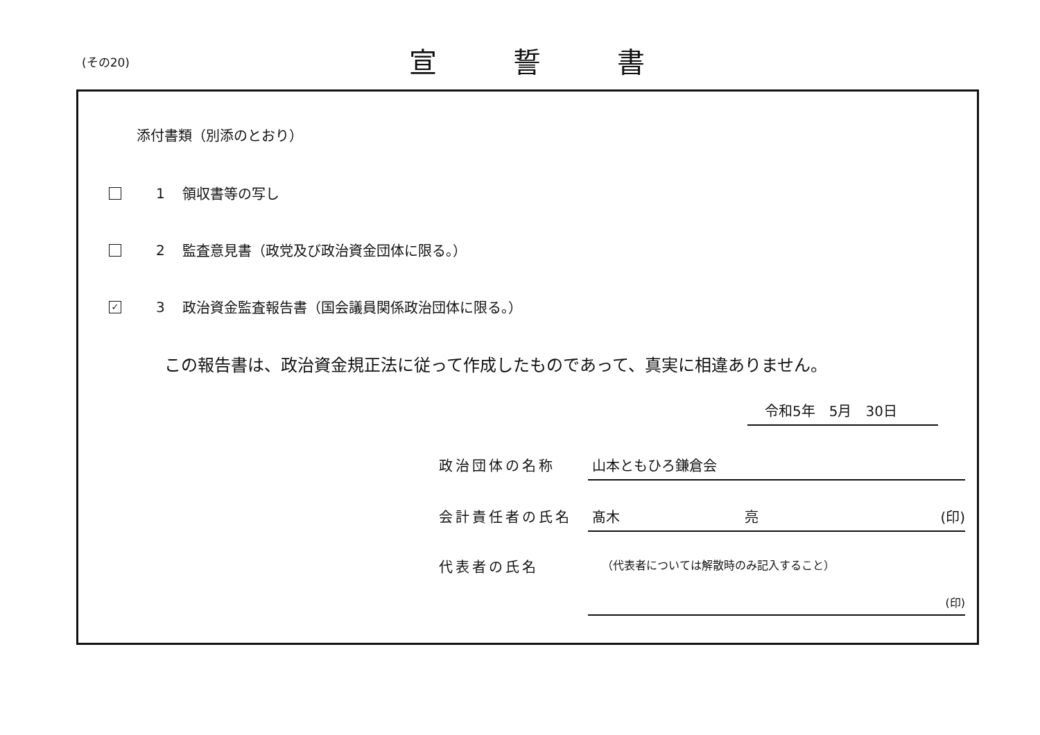(その20) 宣誓書
添付書類（別添のとおり）
1 領収書等の写し
2 監査意見書（政党及び政治資金団体に限る。）
✓
3 政治資金監査報告書（国会議員関係政治団体に限る。）
この報告書は、政治資金規正法に従って作成したものであって、真実に相違ありません。
令和5年　5月　30日
政治団体の名称 山本ともひろ鎌倉会
会計責任者の氏名 髙木　　　　　　　　　亮 (印)
代表者の氏名
（代表者については解散時のみ記入すること）
(印)